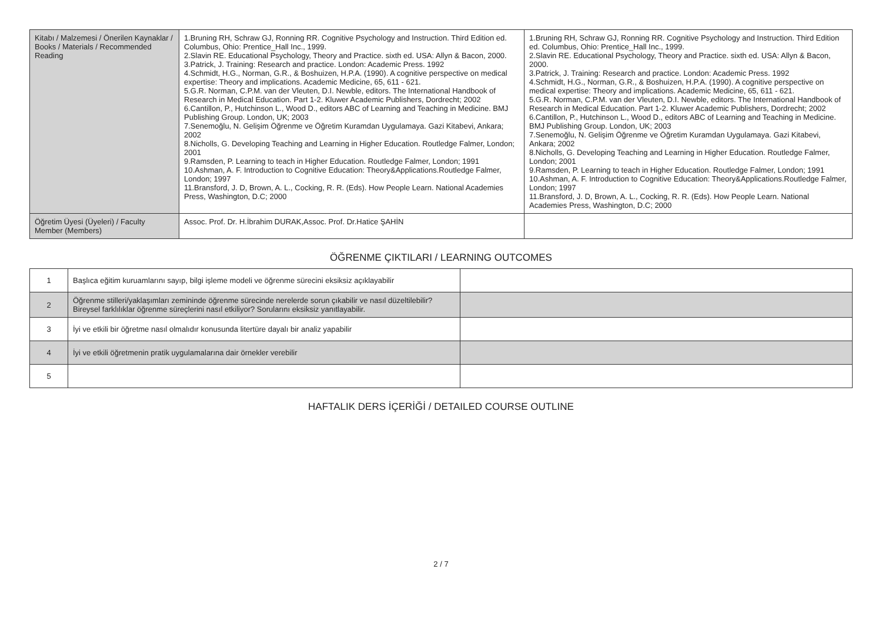| Kitabı / Malzemesi / Önerilen Kaynaklar / Books / Materials / Recommended Reading | 1.Bruning RH, Schraw GJ, Ronning RR. Cognitive Psychology and Instruction. Third Edition ed. Columbus, Ohio: Prentice_Hall Inc., 1999. 2.Slavin RE. Educational Psychology, Theory and Practice. sixth ed. USA: Allyn & Bacon, 2000. 3.Patrick, J. Training: Research and practice. London: Academic Press. 1992 4.Schmidt, H.G., Norman, G.R., & Boshuizen, H.P.A. (1990). A cognitive perspective on medical expertise: Theory and implications. Academic Medicine, 65, 611 - 621. 5.G.R. Norman, C.P.M. van der Vleuten, D.I. Newble, editors. The International Handbook of Research in Medical Education. Part 1-2. Kluwer Academic Publishers, Dordrecht; 2002 6.Cantillon, P., Hutchinson L., Wood D., editors ABC of Learning and Teaching in Medicine. BMJ Publishing Group. London, UK; 2003 7.Senemoğlu, N. Gelişim Öğrenme ve Öğretim Kuramdan Uygulamaya. Gazi Kitabevi, Ankara; 2002 8.Nicholls, G. Developing Teaching and Learning in Higher Education. Routledge Falmer, London; 2001 9.Ramsden, P. Learning to teach in Higher Education. Routledge Falmer, London; 1991 10.Ashman, A. F. Introduction to Cognitive Education: Theory&Applications.Routledge Falmer, London; 1997 11.Bransford, J. D, Brown, A. L., Cocking, R. R. (Eds). How People Learn. National Academies Press, Washington, D.C; 2000 | 1.Bruning RH, Schraw GJ, Ronning RR. Cognitive Psychology and Instruction. Third Edition ed. Columbus, Ohio: Prentice_Hall Inc., 1999. 2.Slavin RE. Educational Psychology, Theory and Practice. sixth ed. USA: Allyn & Bacon, 2000. 3.Patrick, J. Training: Research and practice. London: Academic Press. 1992 4.Schmidt, H.G., Norman, G.R., & Boshuizen, H.P.A. (1990). A cognitive perspective on medical expertise: Theory and implications. Academic Medicine, 65, 611 - 621. 5.G.R. Norman, C.P.M. van der Vleuten, D.I. Newble, editors. The International Handbook of Research in Medical Education. Part 1-2. Kluwer Academic Publishers, Dordrecht; 2002 6.Cantillon, P., Hutchinson L., Wood D., editors ABC of Learning and Teaching in Medicine. BMJ Publishing Group. London, UK; 2003 7.Senemoğlu, N. Gelişim Öğrenme ve Öğretim Kuramdan Uygulamaya. Gazi Kitabevi, Ankara; 2002 8.Nicholls, G. Developing Teaching and Learning in Higher Education. Routledge Falmer, London; 2001 9.Ramsden, P. Learning to teach in Higher Education. Routledge Falmer, London; 1991 10.Ashman, A. F. Introduction to Cognitive Education: Theory&Applications.Routledge Falmer, London; 1997 11.Bransford, J. D, Brown, A. L., Cocking, R. R. (Eds). How People Learn. National Academies Press, Washington, D.C; 2000 |
| Öğretim Üyesi (Üyeleri) / Faculty Member (Members) | Assoc. Prof. Dr. H.İbrahim DURAK,Assoc. Prof. Dr.Hatice ŞAHİN | |
ÖĞRENME ÇIKTILARI / LEARNING OUTCOMES
| 1 | Başlıca eğitim kuruamlarını sayıp, bilgi işleme modeli ve öğrenme sürecini eksiksiz açıklayabilir | |
| 2 | Öğrenme stilleri/yaklaşımları zemininde öğrenme sürecinde nerelerde sorun çıkabilir ve nasıl düzeltilebilir? Bireysel farklılıklar öğrenme süreçlerini nasıl etkiliyor? Sorularını eksiksiz yanıtlayabilir. | |
| 3 | İyi ve etkili bir öğretme nasıl olmalıdır konusunda litertüre dayalı bir analiz yapabilir | |
| 4 | İyi ve etkili öğretmenin pratik uygulamalarına dair örnekler verebilir | |
| 5 | | |
HAFTALIK DERS İÇERİĞİ / DETAILED COURSE OUTLINE
2 / 7